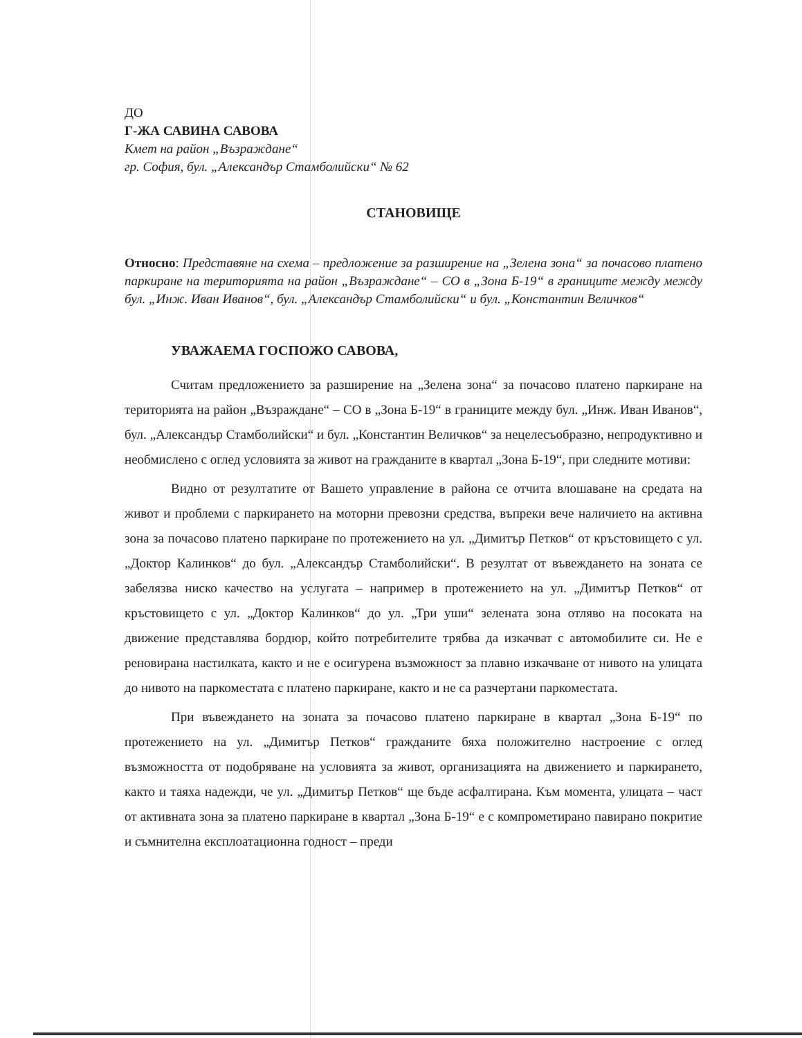ДО
Г-ЖА САВИНА САВОВА
Кмет на район „Възраждане“
гр. София, бул. „Александър Стамболийски“ № 62
СТАНОВИЩЕ
Относно: Представяне на схема – предложение за разширение на „Зелена зона“ за почасово платено паркиране на територията на район „Възраждане“ – СО в „Зона Б-19“ в границите между между бул. „Инж. Иван Иванов“, бул. „Александър Стамболийски“ и бул. „Константин Величков“
УВАЖАЕМА ГОСПОЖО САВОВА,
Считам предложението за разширение на „Зелена зона“ за почасово платено паркиране на територията на район „Възраждане“ – СО в „Зона Б-19“ в границите между бул. „Инж. Иван Иванов“, бул. „Александър Стамболийски“ и бул. „Константин Величков“ за нецелесъобразно, непродуктивно и необмислено с оглед условията за живот на гражданите в квартал „Зона Б-19“, при следните мотиви:
Видно от резултатите от Вашето управление в района се отчита влошаване на средата на живот и проблеми с паркирането на моторни превозни средства, въпреки вече наличието на активна зона за почасово платено паркиране по протежението на ул. „Димитър Петков“ от кръстовището с ул. „Доктор Калинков“ до бул. „Александър Стамболийски“. В резултат от въвеждането на зоната се забелязва ниско качество на услугата – например в протежението на ул. „Димитър Петков“ от кръстовището с ул. „Доктор Калинков“ до ул. „Три уши“ зелената зона отляво на посоката на движение представлява бордюр, който потребителите трябва да изкачват с автомобилите си. Не е реновирана настилката, както и не е осигурена възможност за плавно изкачване от нивото на улицата до нивото на паркоместата с платено паркиране, както и не са разчертани паркоместата.
При въвеждането на зоната за почасово платено паркиране в квартал „Зона Б-19“ по протежението на ул. „Димитър Петков“ гражданите бяха положително настроение с оглед възможността от подобряване на условията за живот, организацията на движението и паркирането, както и таяха надежди, че ул. „Димитър Петков“ ще бъде асфалтирана. Към момента, улицата – част от активната зона за платено паркиране в квартал „Зона Б-19“ е с компрометирано павирано покритие и съмнителна експлоатационна годност – преди